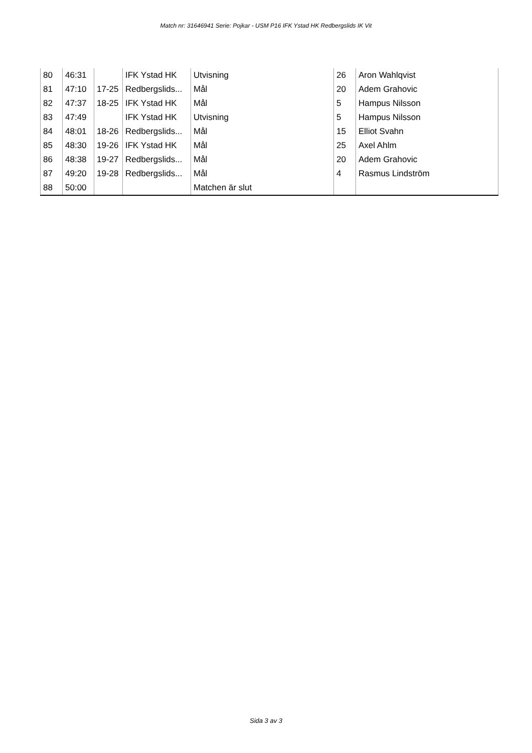Match nr: 31646941 Serie: Pojkar - USM P16 IFK Ystad HK Redbergslids IK Vit
| 80 | 46:31 | | IFK Ystad HK | Utvisning | 26 | Aron Wahlqvist |
| 81 | 47:10 | 17-25 | Redbergslids... | Mål | 20 | Adem Grahovic |
| 82 | 47:37 | 18-25 | IFK Ystad HK | Mål | 5 | Hampus Nilsson |
| 83 | 47:49 | | IFK Ystad HK | Utvisning | 5 | Hampus Nilsson |
| 84 | 48:01 | 18-26 | Redbergslids... | Mål | 15 | Elliot Svahn |
| 85 | 48:30 | 19-26 | IFK Ystad HK | Mål | 25 | Axel Ahlm |
| 86 | 48:38 | 19-27 | Redbergslids... | Mål | 20 | Adem Grahovic |
| 87 | 49:20 | 19-28 | Redbergslids... | Mål | 4 | Rasmus Lindström |
| 88 | 50:00 | | | Matchen är slut | | |
Sida 3 av 3